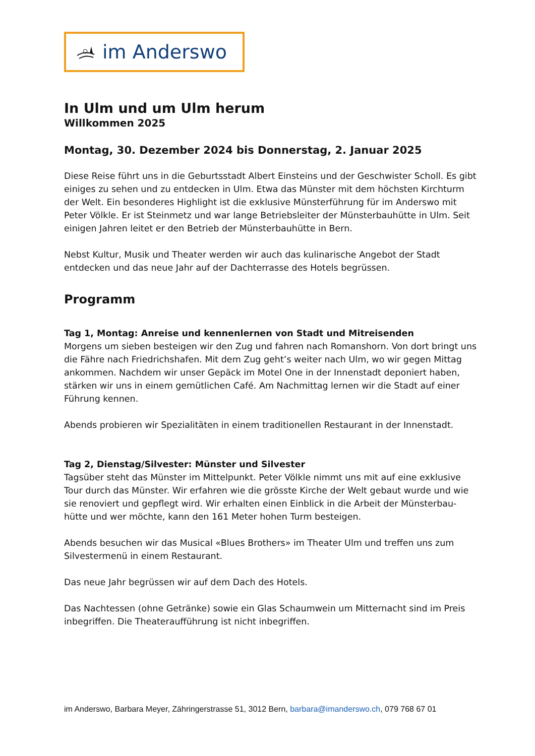im Anderswo
In Ulm und um Ulm herum
Willkommen 2025
Montag, 30. Dezember 2024 bis Donnerstag, 2. Januar 2025
Diese Reise führt uns in die Geburtsstadt Albert Einsteins und der Geschwister Scholl. Es gibt einiges zu sehen und zu entdecken in Ulm. Etwa das Münster mit dem höchsten Kirchturm der Welt. Ein besonderes Highlight ist die exklusive Münsterführung für im Anderswo mit Peter Völkle. Er ist Steinmetz und war lange Betriebsleiter der Münsterbauhütte in Ulm. Seit einigen Jahren leitet er den Betrieb der Münsterbauhütte in Bern.
Nebst Kultur, Musik und Theater werden wir auch das kulinarische Angebot der Stadt entdecken und das neue Jahr auf der Dachterrasse des Hotels begrüssen.
Programm
Tag 1, Montag: Anreise und kennenlernen von Stadt und Mitreisenden
Morgens um sieben besteigen wir den Zug und fahren nach Romanshorn. Von dort bringt uns die Fähre nach Friedrichshafen. Mit dem Zug geht’s weiter nach Ulm, wo wir gegen Mittag ankommen. Nachdem wir unser Gepäck im Motel One in der Innenstadt deponiert haben, stärken wir uns in einem gemütlichen Café. Am Nachmittag lernen wir die Stadt auf einer Führung kennen.
Abends probieren wir Spezialitäten in einem traditionellen Restaurant in der Innenstadt.
Tag 2, Dienstag/Silvester: Münster und Silvester
Tagsüber steht das Münster im Mittelpunkt. Peter Völkle nimmt uns mit auf eine exklusive Tour durch das Münster. Wir erfahren wie die grösste Kirche der Welt gebaut wurde und wie sie renoviert und gepflegt wird. Wir erhalten einen Einblick in die Arbeit der Münsterbau-hütte und wer möchte, kann den 161 Meter hohen Turm besteigen.
Abends besuchen wir das Musical «Blues Brothers» im Theater Ulm und treffen uns zum Silvestermenü in einem Restaurant.
Das neue Jahr begrüssen wir auf dem Dach des Hotels.
Das Nachtessen (ohne Getränke) sowie ein Glas Schaumwein um Mitternacht sind im Preis inbegriffen. Die Theateraufführung ist nicht inbegriffen.
im Anderswo, Barbara Meyer, Zähringerstrasse 51, 3012 Bern, barbara@imanderswo.ch, 079 768 67 01